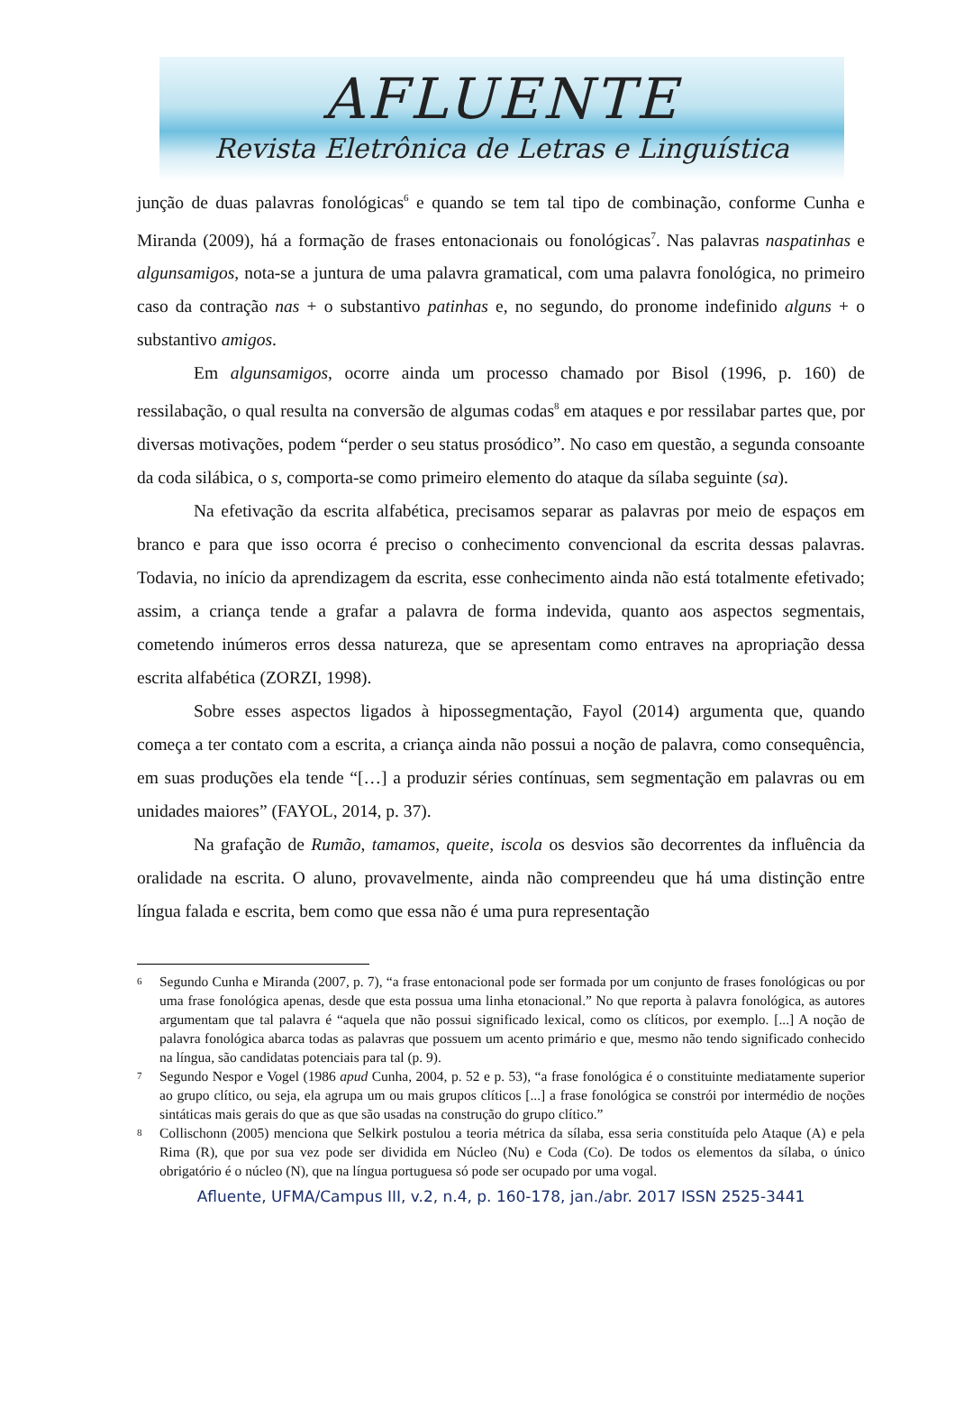AFLUENTE
Revista Eletrônica de Letras e Linguística
junção de duas palavras fonológicas<sup>6</sup> e quando se tem tal tipo de combinação, conforme Cunha e Miranda (2009), há a formação de frases entonacionais ou fonológicas<sup>7</sup>. Nas palavras naspatinhas e algunsamigos, nota-se a juntura de uma palavra gramatical, com uma palavra fonológica, no primeiro caso da contração nas + o substantivo patinhas e, no segundo, do pronome indefinido alguns + o substantivo amigos.
Em algunsamigos, ocorre ainda um processo chamado por Bisol (1996, p. 160) de ressilabação, o qual resulta na conversão de algumas codas<sup>8</sup> em ataques e por ressilabar partes que, por diversas motivações, podem “perder o seu status prosódico”. No caso em questão, a segunda consoante da coda silábica, o s, comporta-se como primeiro elemento do ataque da sílaba seguinte (sa).
Na efetivação da escrita alfabética, precisamos separar as palavras por meio de espaços em branco e para que isso ocorra é preciso o conhecimento convencional da escrita dessas palavras. Todavia, no início da aprendizagem da escrita, esse conhecimento ainda não está totalmente efetivado; assim, a criança tende a grafar a palavra de forma indevida, quanto aos aspectos segmentais, cometendo inúmeros erros dessa natureza, que se apresentam como entraves na apropriação dessa escrita alfabética (ZORZI, 1998).
Sobre esses aspectos ligados à hipossegmentação, Fayol (2014) argumenta que, quando começa a ter contato com a escrita, a criança ainda não possui a noção de palavra, como consequência, em suas produções ela tende “[…] a produzir séries contínuas, sem segmentação em palavras ou em unidades maiores” (FAYOL, 2014, p. 37).
Na grafação de Rumão, tamamos, queite, iscola os desvios são decorrentes da influência da oralidade na escrita. O aluno, provavelmente, ainda não compreendeu que há uma distinção entre língua falada e escrita, bem como que essa não é uma pura representação
6
Segundo Cunha e Miranda (2007, p. 7), “a frase entonacional pode ser formada por um conjunto de frases fonológicas ou por uma frase fonológica apenas, desde que esta possua uma linha etonacional.” No que reporta à palavra fonológica, as autores argumentam que tal palavra é “aquela que não possui significado lexical, como os clíticos, por exemplo. [...] A noção de palavra fonológica abarca todas as palavras que possuem um acento primário e que, mesmo não tendo significado conhecido na língua, são candidatas potenciais para tal (p. 9).
7
Segundo Nespor e Vogel (1986 apud Cunha, 2004, p. 52 e p. 53), “a frase fonológica é o constituinte mediatamente superior ao grupo clítico, ou seja, ela agrupa um ou mais grupos clíticos [...] a frase fonológica se constrói por intermédio de noções sintáticas mais gerais do que as que são usadas na construção do grupo clítico.”
8
Collischonn (2005) menciona que Selkirk postulou a teoria métrica da sílaba, essa seria constituída pelo Ataque (A) e pela Rima (R), que por sua vez pode ser dividida em Núcleo (Nu) e Coda (Co). De todos os elementos da sílaba, o único obrigatório é o núcleo (N), que na língua portuguesa só pode ser ocupado por uma vogal.
Afluente, UFMA/Campus III, v.2, n.4, p. 160-178, jan./abr. 2017 ISSN 2525-3441